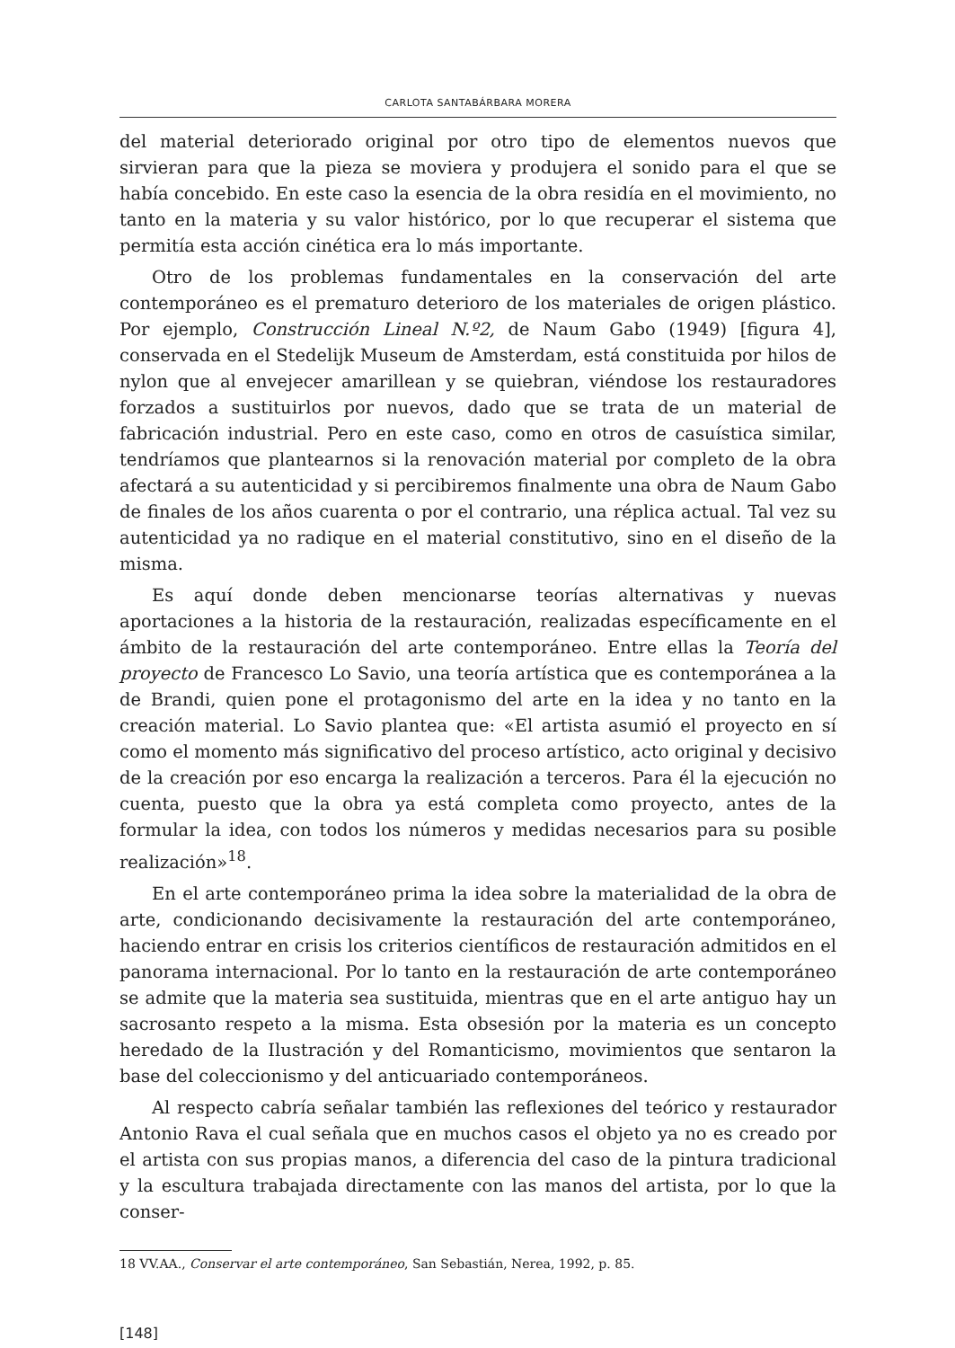CARLOTA SANTABÁRBARA MORERA
del material deteriorado original por otro tipo de elementos nuevos que sirvieran para que la pieza se moviera y produjera el sonido para el que se había concebido. En este caso la esencia de la obra residía en el movimiento, no tanto en la materia y su valor histórico, por lo que recuperar el sistema que permitía esta acción cinética era lo más importante.
Otro de los problemas fundamentales en la conservación del arte contemporáneo es el prematuro deterioro de los materiales de origen plástico. Por ejemplo, Construcción Lineal N.º2, de Naum Gabo (1949) [figura 4], conservada en el Stedelijk Museum de Amsterdam, está constituida por hilos de nylon que al envejecer amarillean y se quiebran, viéndose los restauradores forzados a sustituirlos por nuevos, dado que se trata de un material de fabricación industrial. Pero en este caso, como en otros de casuística similar, tendríamos que plantearnos si la renovación material por completo de la obra afectará a su autenticidad y si percibiremos finalmente una obra de Naum Gabo de finales de los años cuarenta o por el contrario, una réplica actual. Tal vez su autenticidad ya no radique en el material constitutivo, sino en el diseño de la misma.
Es aquí donde deben mencionarse teorías alternativas y nuevas aportaciones a la historia de la restauración, realizadas específicamente en el ámbito de la restauración del arte contemporáneo. Entre ellas la Teoría del proyecto de Francesco Lo Savio, una teoría artística que es contemporánea a la de Brandi, quien pone el protagonismo del arte en la idea y no tanto en la creación material. Lo Savio plantea que: «El artista asumió el proyecto en sí como el momento más significativo del proceso artístico, acto original y decisivo de la creación por eso encarga la realización a terceros. Para él la ejecución no cuenta, puesto que la obra ya está completa como proyecto, antes de la formular la idea, con todos los números y medidas necesarios para su posible realización»<sup>18</sup>.
En el arte contemporáneo prima la idea sobre la materialidad de la obra de arte, condicionando decisivamente la restauración del arte contemporáneo, haciendo entrar en crisis los criterios científicos de restauración admitidos en el panorama internacional. Por lo tanto en la restauración de arte contemporáneo se admite que la materia sea sustituida, mientras que en el arte antiguo hay un sacrosanto respeto a la misma. Esta obsesión por la materia es un concepto heredado de la Ilustración y del Romanticismo, movimientos que sentaron la base del coleccionismo y del anticuariado contemporáneos.
Al respecto cabría señalar también las reflexiones del teórico y restaurador Antonio Rava el cual señala que en muchos casos el objeto ya no es creado por el artista con sus propias manos, a diferencia del caso de la pintura tradicional y la escultura trabajada directamente con las manos del artista, por lo que la conser-
18 VV.AA., Conservar el arte contemporáneo, San Sebastián, Nerea, 1992, p. 85.
[148]